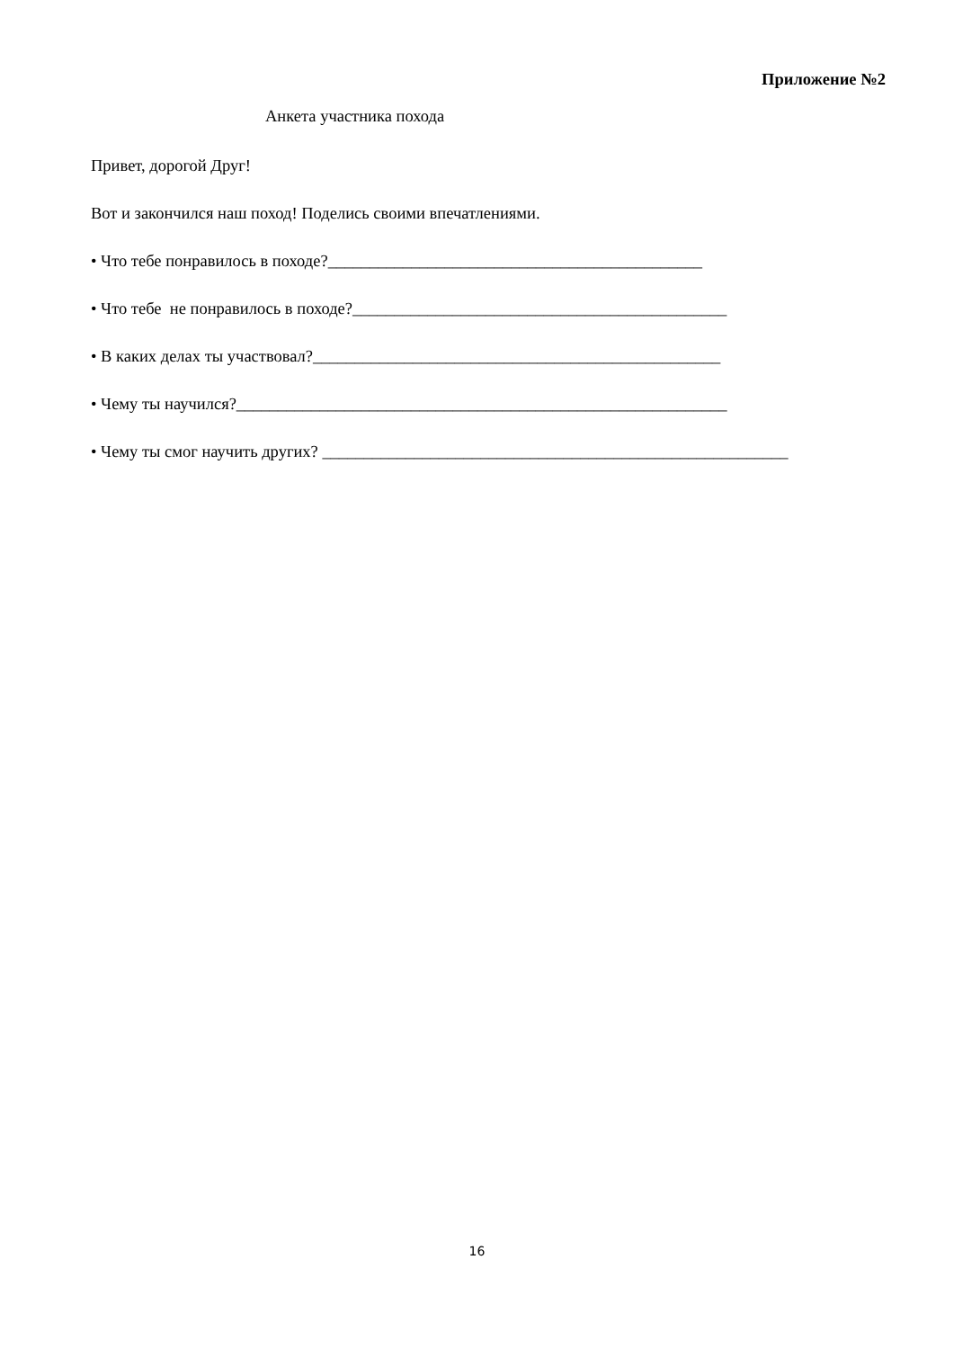Приложение №2
Анкета участника похода
Привет, дорогой Друг!
Вот и закончился наш поход! Поделись своими впечатлениями.
• Что тебе понравилось в походе?_____________________________________________
• Что тебе не понравилось в походе?_____________________________________________
• В каких делах ты участвовал?_________________________________________________
• Чему ты научился?___________________________________________________________
• Чему ты смог научить других? ________________________________________________________
16